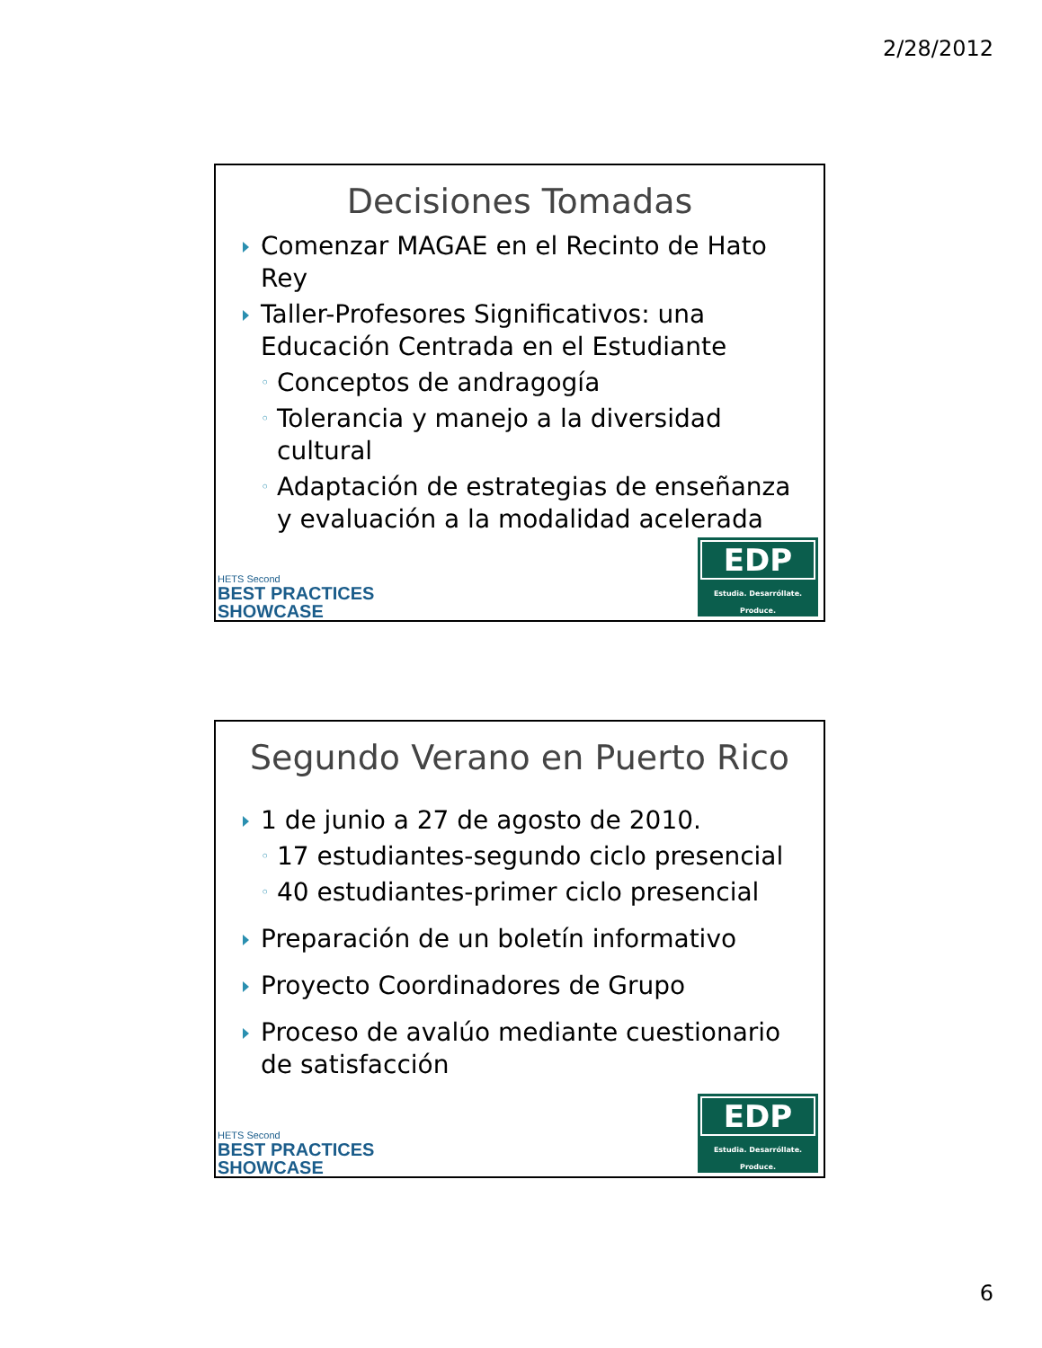2/28/2012
Decisiones Tomadas
Comenzar MAGAE en el Recinto de Hato Rey
Taller-Profesores Significativos: una Educación Centrada en el Estudiante
◦ Conceptos de andragogía
◦ Tolerancia y manejo a la diversidad cultural
◦ Adaptación de estrategias de enseñanza y evaluación a la modalidad acelerada
HETS Second
BEST PRACTICES
SHOWCASE
EDP
Estudia. Desarróllate. Produce.
Segundo Verano en Puerto Rico
1 de junio a 27 de agosto de 2010.
◦ 17 estudiantes-segundo ciclo presencial
◦ 40 estudiantes-primer ciclo presencial
Preparación de un boletín informativo
Proyecto Coordinadores de Grupo
Proceso de avalúo mediante cuestionario de satisfacción
HETS Second
BEST PRACTICES
SHOWCASE
EDP
Estudia. Desarróllate. Produce.
6